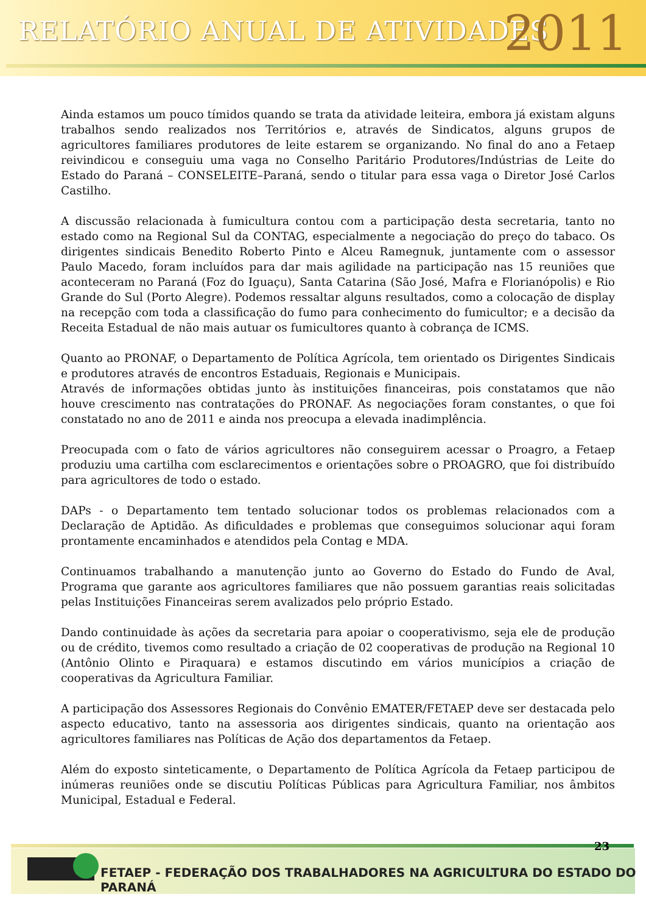RELATÓRIO ANUAL DE ATIVIDADES 2011
Ainda estamos um pouco tímidos quando se trata da atividade leiteira, embora já existam alguns trabalhos sendo realizados nos Territórios e, através de Sindicatos, alguns grupos de agricultores familiares produtores de leite estarem se organizando. No final do ano a Fetaep reivindicou e conseguiu uma vaga no Conselho Paritário Produtores/Indústrias de Leite do Estado do Paraná – CONSELEITE–Paraná, sendo o titular para essa vaga o Diretor José Carlos Castilho.
A discussão relacionada à fumicultura contou com a participação desta secretaria, tanto no estado como na Regional Sul da CONTAG, especialmente a negociação do preço do tabaco. Os dirigentes sindicais Benedito Roberto Pinto e Alceu Ramegnuk, juntamente com o assessor Paulo Macedo, foram incluídos para dar mais agilidade na participação nas 15 reuniões que aconteceram no Paraná (Foz do Iguaçu), Santa Catarina (São José, Mafra e Florianópolis) e Rio Grande do Sul (Porto Alegre). Podemos ressaltar alguns resultados, como a colocação de display na recepção com toda a classificação do fumo para conhecimento do fumicultor; e a decisão da Receita Estadual de não mais autuar os fumicultores quanto à cobrança de ICMS.
Quanto ao PRONAF, o Departamento de Política Agrícola, tem orientado os Dirigentes Sindicais e produtores através de encontros Estaduais, Regionais e Municipais.
Através de informações obtidas junto às instituições financeiras, pois constatamos que não houve crescimento nas contratações do PRONAF. As negociações foram constantes, o que foi constatado no ano de 2011 e ainda nos preocupa a elevada inadimplência.
Preocupada com o fato de vários agricultores não conseguirem acessar o Proagro, a Fetaep produziu uma cartilha com esclarecimentos e orientações sobre o PROAGRO, que foi distribuído para agricultores de todo o estado.
DAPs - o Departamento tem tentado solucionar todos os problemas relacionados com a Declaração de Aptidão. As dificuldades e problemas que conseguimos solucionar aqui foram prontamente encaminhados e atendidos pela Contag e MDA.
Continuamos trabalhando a manutenção junto ao Governo do Estado do Fundo de Aval, Programa que garante aos agricultores familiares que não possuem garantias reais solicitadas pelas Instituições Financeiras serem avalizados pelo próprio Estado.
Dando continuidade às ações da secretaria para apoiar o cooperativismo, seja ele de produção ou de crédito, tivemos como resultado a criação de 02 cooperativas de produção na Regional 10 (Antônio Olinto e Piraquara) e estamos discutindo em vários municípios a criação de cooperativas da Agricultura Familiar.
A participação dos Assessores Regionais do Convênio EMATER/FETAEP deve ser destacada pelo aspecto educativo, tanto na assessoria aos dirigentes sindicais, quanto na orientação aos agricultores familiares nas Políticas de Ação dos departamentos da Fetaep.
Além do exposto sinteticamente, o Departamento de Política Agrícola da Fetaep participou de inúmeras reuniões onde se discutiu Políticas Públicas para Agricultura Familiar, nos âmbitos Municipal, Estadual e Federal.
23
FETAEP - FEDERAÇÃO DOS TRABALHADORES NA AGRICULTURA DO ESTADO DO PARANÁ